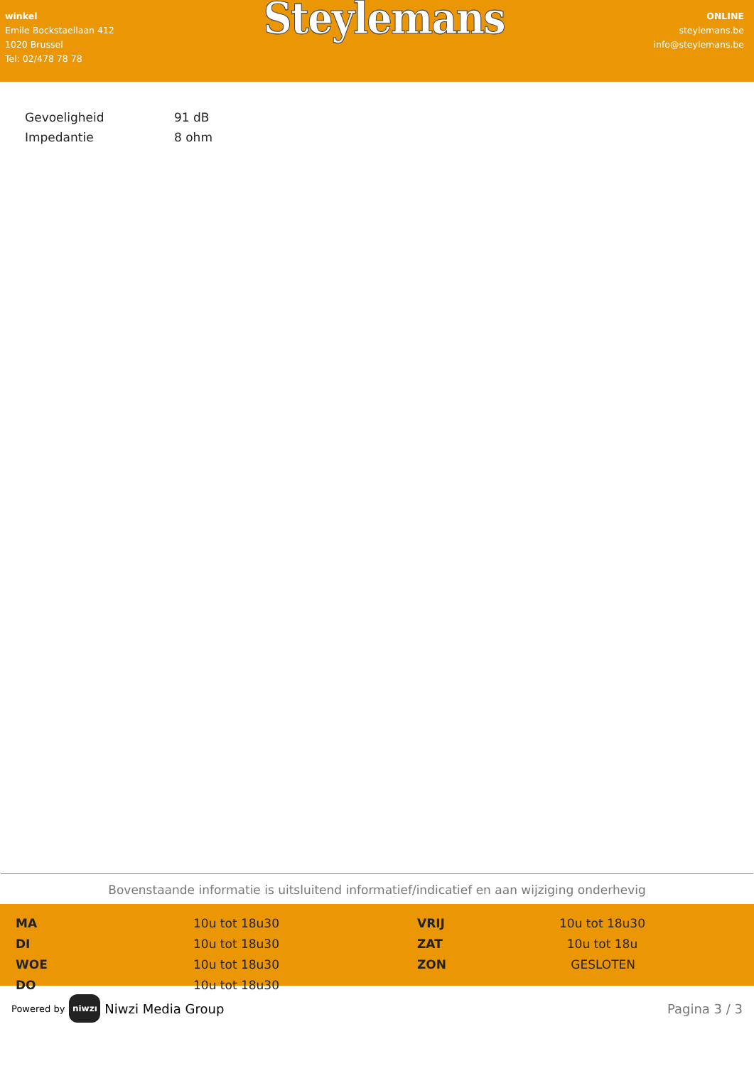winkel
Emile Bockstaellaan 412
1020 Brussel
Tel: 02/478 78 78
Steylemans
ONLINE
steylemans.be
info@steylemans.be
| Gevoeligheid | 91 dB |
| Impedantie | 8 ohm |
Bovenstaande informatie is uitsluitend informatief/indicatief en aan wijziging onderhevig
| MA | 10u tot 18u30 | VRIJ | 10u tot 18u30 |
| DI | 10u tot 18u30 | ZAT | 10u tot 18u |
| WOE | 10u tot 18u30 | ZON | GESLOTEN |
| DO | 10u tot 18u30 | | |
Powered by niwzı Niwzi Media Group
Pagina 3 / 3